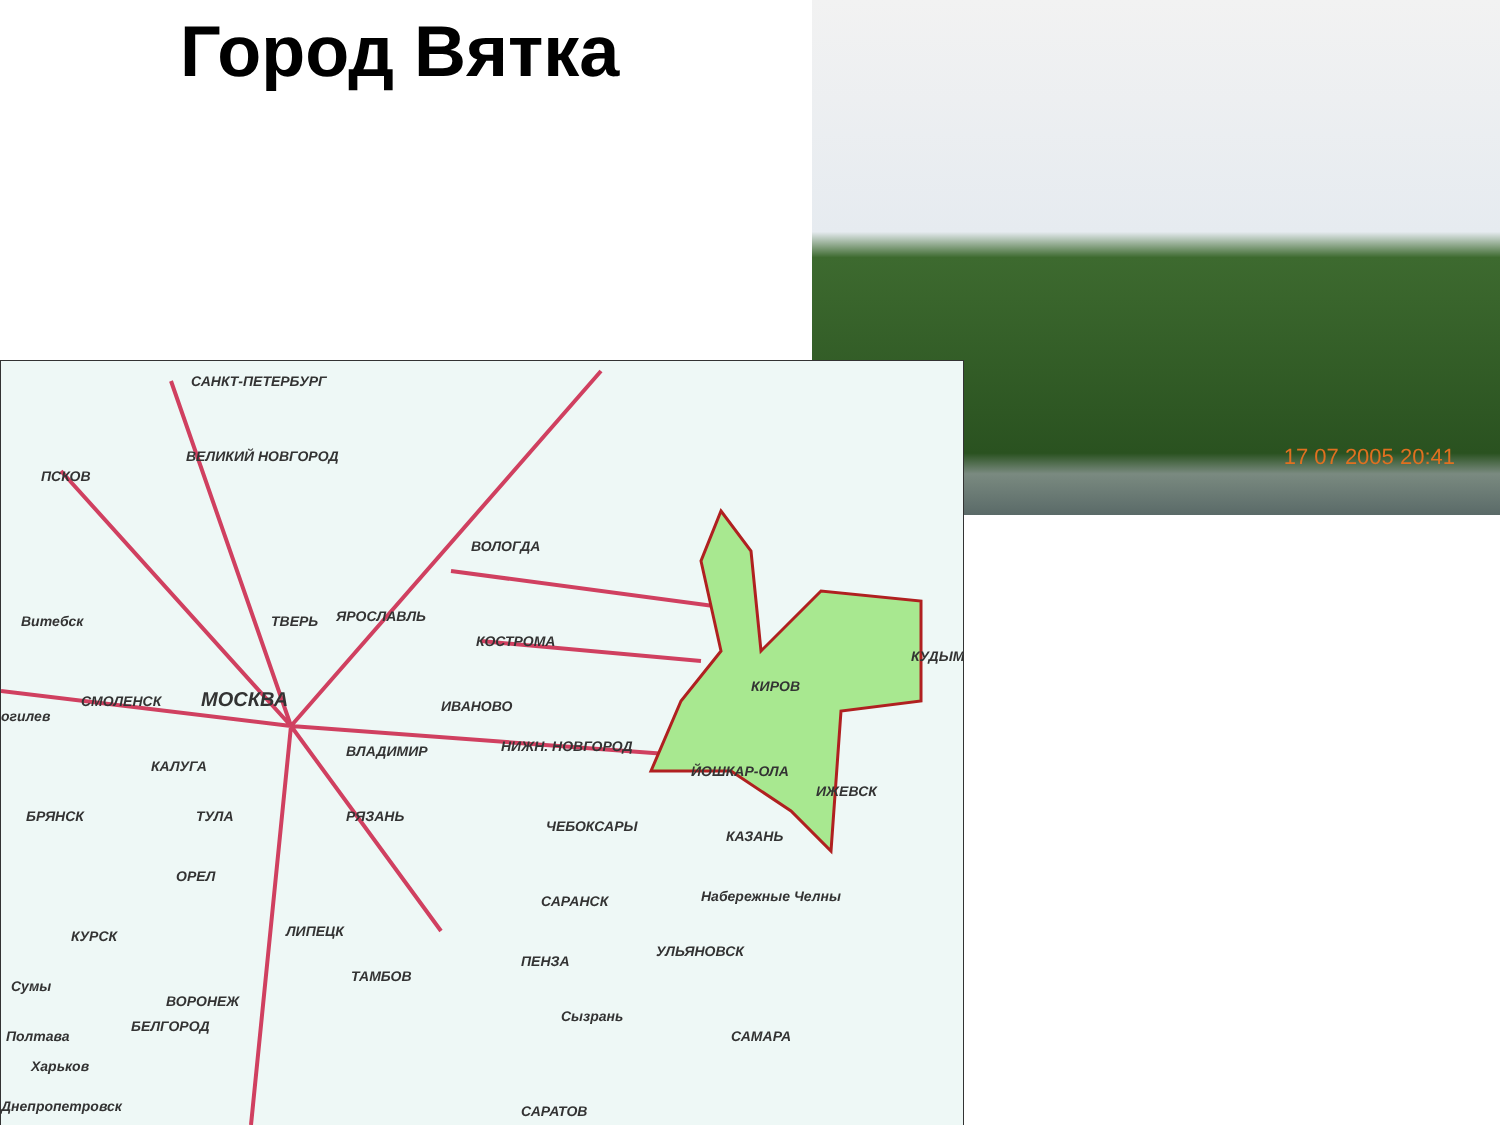Город Вятка
17 07 2005 20:41
САНКТ-ПЕТЕРБУРГ
ВЕЛИКИЙ НОВГОРОД
ПСКОВ
ВОЛОГДА
ТВЕРЬ
ЯРОСЛАВЛЬ
КОСТРОМА
КИРОВ
КУДЫМ
Витебск
СМОЛЕНСК
МОСКВА
огилев
ИВАНОВО
НИЖН. НОВГОРОД
ВЛАДИМИР
КАЛУГА
ЙОШКАР-ОЛА
ИЖЕВСК
БРЯНСК
ТУЛА
РЯЗАНЬ
ЧЕБОКСАРЫ
КАЗАНЬ
ОРЕЛ
САРАНСК
Набережные Челны
КУРСК
ЛИПЕЦК
УЛЬЯНОВСК
ПЕНЗА
ТАМБОВ
Сумы
ВОРОНЕЖ
Сызрань
БЕЛГОРОД
САМАРА
Полтава
Харьков
Днепропетровск
САРАТОВ